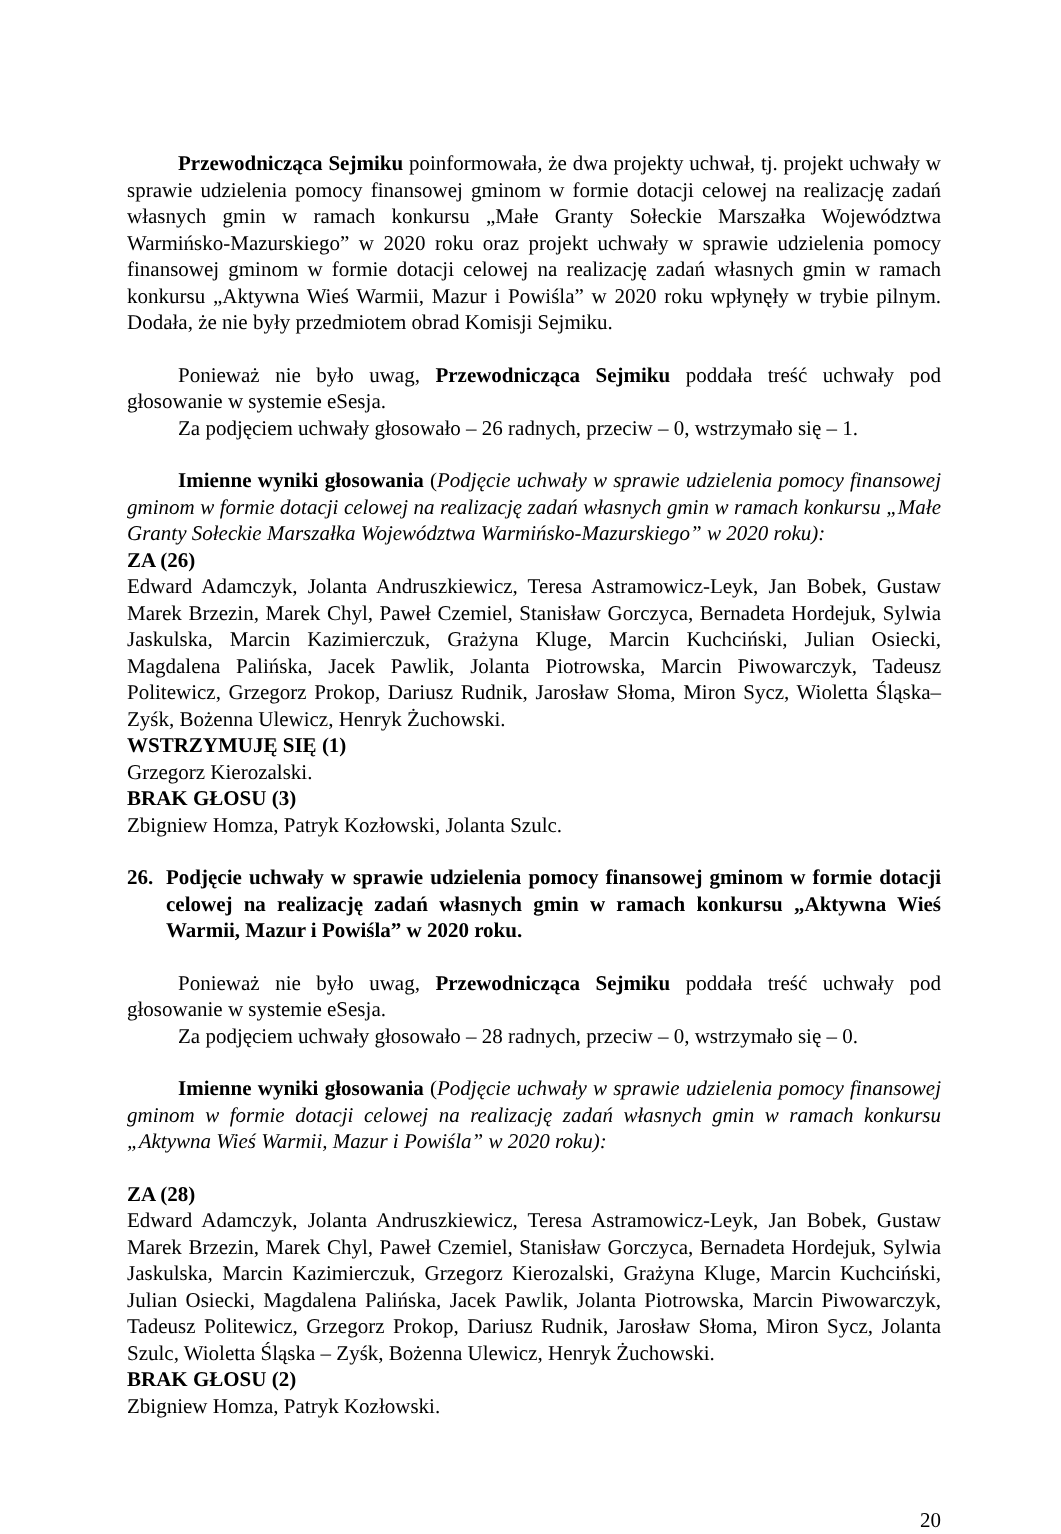Przewodnicząca Sejmiku poinformowała, że dwa projekty uchwał, tj. projekt uchwały w sprawie udzielenia pomocy finansowej gminom w formie dotacji celowej na realizację zadań własnych gmin w ramach konkursu „Małe Granty Sołeckie Marszałka Województwa Warmińsko-Mazurskiego” w 2020 roku oraz projekt uchwały w sprawie udzielenia pomocy finansowej gminom w formie dotacji celowej na realizację zadań własnych gmin w ramach konkursu „Aktywna Wieś Warmii, Mazur i Powiśla” w 2020 roku wpłynęły w trybie pilnym. Dodała, że nie były przedmiotem obrad Komisji Sejmiku.
Ponieważ nie było uwag, Przewodnicząca Sejmiku poddała treść uchwały pod głosowanie w systemie eSesja.
Za podjęciem uchwały głosowało – 26 radnych, przeciw – 0, wstrzymało się – 1.
Imienne wyniki głosowania (Podjęcie uchwały w sprawie udzielenia pomocy finansowej gminom w formie dotacji celowej na realizację zadań własnych gmin w ramach konkursu „Małe Granty Sołeckie Marszałka Województwa Warmińsko-Mazurskiego” w 2020 roku):
ZA (26)
Edward Adamczyk, Jolanta Andruszkiewicz, Teresa Astramowicz-Leyk, Jan Bobek, Gustaw Marek Brzezin, Marek Chyl, Paweł Czemiel, Stanisław Gorczyca, Bernadeta Hordejuk, Sylwia Jaskulska, Marcin Kazimierczuk, Grażyna Kluge, Marcin Kuchciński, Julian Osiecki, Magdalena Palińska, Jacek Pawlik, Jolanta Piotrowska, Marcin Piwowarczyk, Tadeusz Politewicz, Grzegorz Prokop, Dariusz Rudnik, Jarosław Słoma, Miron Sycz, Wioletta Śląska– Zyśk, Bożenna Ulewicz, Henryk Żuchowski.
WSTRZYMUJĘ SIĘ (1)
Grzegorz Kierozalski.
BRAK GŁOSU (3)
Zbigniew Homza, Patryk Kozłowski, Jolanta Szulc.
26. Podjęcie uchwały w sprawie udzielenia pomocy finansowej gminom w formie dotacji celowej na realizację zadań własnych gmin w ramach konkursu „Aktywna Wieś Warmii, Mazur i Powiśla” w 2020 roku.
Ponieważ nie było uwag, Przewodnicząca Sejmiku poddała treść uchwały pod głosowanie w systemie eSesja.
Za podjęciem uchwały głosowało – 28 radnych, przeciw – 0, wstrzymało się – 0.
Imienne wyniki głosowania (Podjęcie uchwały w sprawie udzielenia pomocy finansowej gminom w formie dotacji celowej na realizację zadań własnych gmin w ramach konkursu „Aktywna Wieś Warmii, Mazur i Powiśla” w 2020 roku):
ZA (28)
Edward Adamczyk, Jolanta Andruszkiewicz, Teresa Astramowicz-Leyk, Jan Bobek, Gustaw Marek Brzezin, Marek Chyl, Paweł Czemiel, Stanisław Gorczyca, Bernadeta Hordejuk, Sylwia Jaskulska, Marcin Kazimierczuk, Grzegorz Kierozalski, Grażyna Kluge, Marcin Kuchciński, Julian Osiecki, Magdalena Palińska, Jacek Pawlik, Jolanta Piotrowska, Marcin Piwowarczyk, Tadeusz Politewicz, Grzegorz Prokop, Dariusz Rudnik, Jarosław Słoma, Miron Sycz, Jolanta Szulc, Wioletta Śląska – Zyśk, Bożenna Ulewicz, Henryk Żuchowski.
BRAK GŁOSU (2)
Zbigniew Homza, Patryk Kozłowski.
20